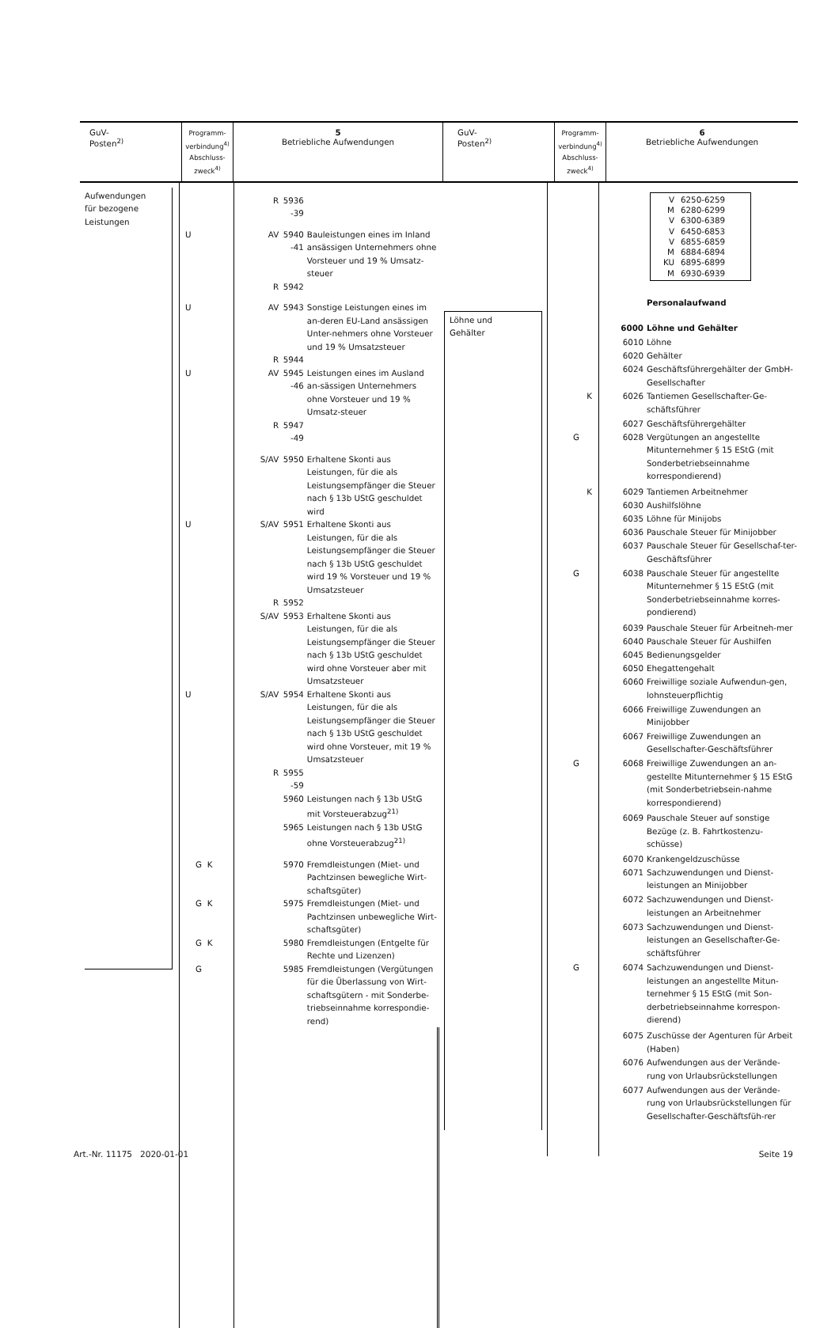| GuV- Posten<sup>2)</sup> | Programm- verbindung<sup>4)</sup> Abschluss- zweck<sup>4)</sup> | 5 Betriebliche Aufwendungen | GuV- Posten<sup>2)</sup> | Programm- verbindung<sup>4)</sup> Abschluss- zweck<sup>4)</sup> | 6 Betriebliche Aufwendungen |
| Aufwendungen für bezogene Leistungen | | R | 5936 -39 | |
| | U | AV | 5940 -41 | Bauleistungen eines im Inland ansässigen Unternehmers ohne Vorsteuer und 19 % Umsatz-steuer |
| | | R | 5942 | |
| | U | AV | 5943 | Sonstige Leistungen eines im an-deren EU-Land ansässigen Unter-nehmers ohne Vorsteuer und 19 % Umsatzsteuer |
| | | R | 5944 | |
| | U | AV | 5945 -46 | Leistungen eines im Ausland an-sässigen Unternehmers ohne Vorsteuer und 19 % Umsatz-steuer |
| | | R | 5947 -49 | |
| | | S/AV | 5950 | Erhaltene Skonti aus Leistungen, für die als Leistungsempfänger die Steuer nach § 13b UStG geschuldet wird |
| | U | S/AV | 5951 | Erhaltene Skonti aus Leistungen, für die als Leistungsempfänger die Steuer nach § 13b UStG geschuldet wird 19 % Vorsteuer und 19 % Umsatzsteuer |
| | | R | 5952 | |
| | | S/AV | 5953 | Erhaltene Skonti aus Leistungen, für die als Leistungsempfänger die Steuer nach § 13b UStG geschuldet wird ohne Vorsteuer aber mit Umsatzsteuer |
| | U | S/AV | 5954 | Erhaltene Skonti aus Leistungen, für die als Leistungsempfänger die Steuer nach § 13b UStG geschuldet wird ohne Vorsteuer, mit 19 % Umsatzsteuer |
| | | R | 5955 -59 | |
| | | | 5960 | Leistungen nach § 13b UStG mit Vorsteuerabzug<sup>21)</sup> |
| | | | 5965 | Leistungen nach § 13b UStG ohne Vorsteuerabzug<sup>21)</sup> |
| | G K | | 5970 | Fremdleistungen (Miet- und Pachtzinsen bewegliche Wirt-schaftsgüter) |
| | G K | | 5975 | Fremdleistungen (Miet- und Pachtzinsen unbewegliche Wirt-schaftsgüter) |
| | G K | | 5980 | Fremdleistungen (Entgelte für Rechte und Lizenzen) |
| | G | | 5985 | Fremdleistungen (Vergütungen für die Überlassung von Wirt-schaftsgütern - mit Sonderbe-triebseinnahme korrespondie-rend) |
| Löhne und Gehälter | | V 6250-6259 M 6280-6299 V 6300-6389 V 6450-6853 V 6855-6859 M 6884-6894 KU 6895-6899 M 6930-6939 | |
| | | | Personalaufwand |
| | | 6000 | Löhne und Gehälter |
| | | 6010 | Löhne |
| | | 6020 | Gehälter |
| | | 6024 | Geschäftsführergehälter der GmbH-Gesellschafter |
| | K | 6026 | Tantiemen Gesellschafter-Ge-schäftsführer |
| | | 6027 | Geschäftsführergehälter |
| | G | 6028 | Vergütungen an angestellte Mitunternehmer § 15 EStG (mit Sonderbetriebseinnahme korrespondierend) |
| | K | 6029 | Tantiemen Arbeitnehmer |
| | | 6030 | Aushilfslöhne |
| | | 6035 | Löhne für Minijobs |
| | | 6036 | Pauschale Steuer für Minijobber |
| | | 6037 | Pauschale Steuer für Gesellschaf-ter-Geschäftsführer |
| | G | 6038 | Pauschale Steuer für angestellte Mitunternehmer § 15 EStG (mit Sonderbetriebseinnahme korres-pondierend) |
| | | 6039 | Pauschale Steuer für Arbeitneh-mer |
| | | 6040 | Pauschale Steuer für Aushilfen |
| | | 6045 | Bedienungsgelder |
| | | 6050 | Ehegattengehalt |
| | | 6060 | Freiwillige soziale Aufwendun-gen, lohnsteuerpflichtig |
| | | 6066 | Freiwillige Zuwendungen an Minijobber |
| | | 6067 | Freiwillige Zuwendungen an Gesellschafter-Geschäftsführer |
| | G | 6068 | Freiwillige Zuwendungen an an-gestellte Mitunternehmer § 15 EStG (mit Sonderbetriebsein-nahme korrespondierend) |
| | | 6069 | Pauschale Steuer auf sonstige Bezüge (z. B. Fahrtkostenzu-schüsse) |
| | | 6070 | Krankengeldzuschüsse |
| | | 6071 | Sachzuwendungen und Dienst-leistungen an Minijobber |
| | | 6072 | Sachzuwendungen und Dienst-leistungen an Arbeitnehmer |
| | | 6073 | Sachzuwendungen und Dienst-leistungen an Gesellschafter-Ge-schäftsführer |
| | G | 6074 | Sachzuwendungen und Dienst-leistungen an angestellte Mitun-ternehmer § 15 EStG (mit Son-derbetriebseinnahme korrespon-dierend) |
| | | 6075 | Zuschüsse der Agenturen für Arbeit (Haben) |
| | | 6076 | Aufwendungen aus der Verände-rung von Urlaubsrückstellungen |
| | | 6077 | Aufwendungen aus der Verände-rung von Urlaubsrückstellungen für Gesellschafter-Geschäftsfüh-rer |
Art.-Nr. 11175 2020-01-01 Seite 19